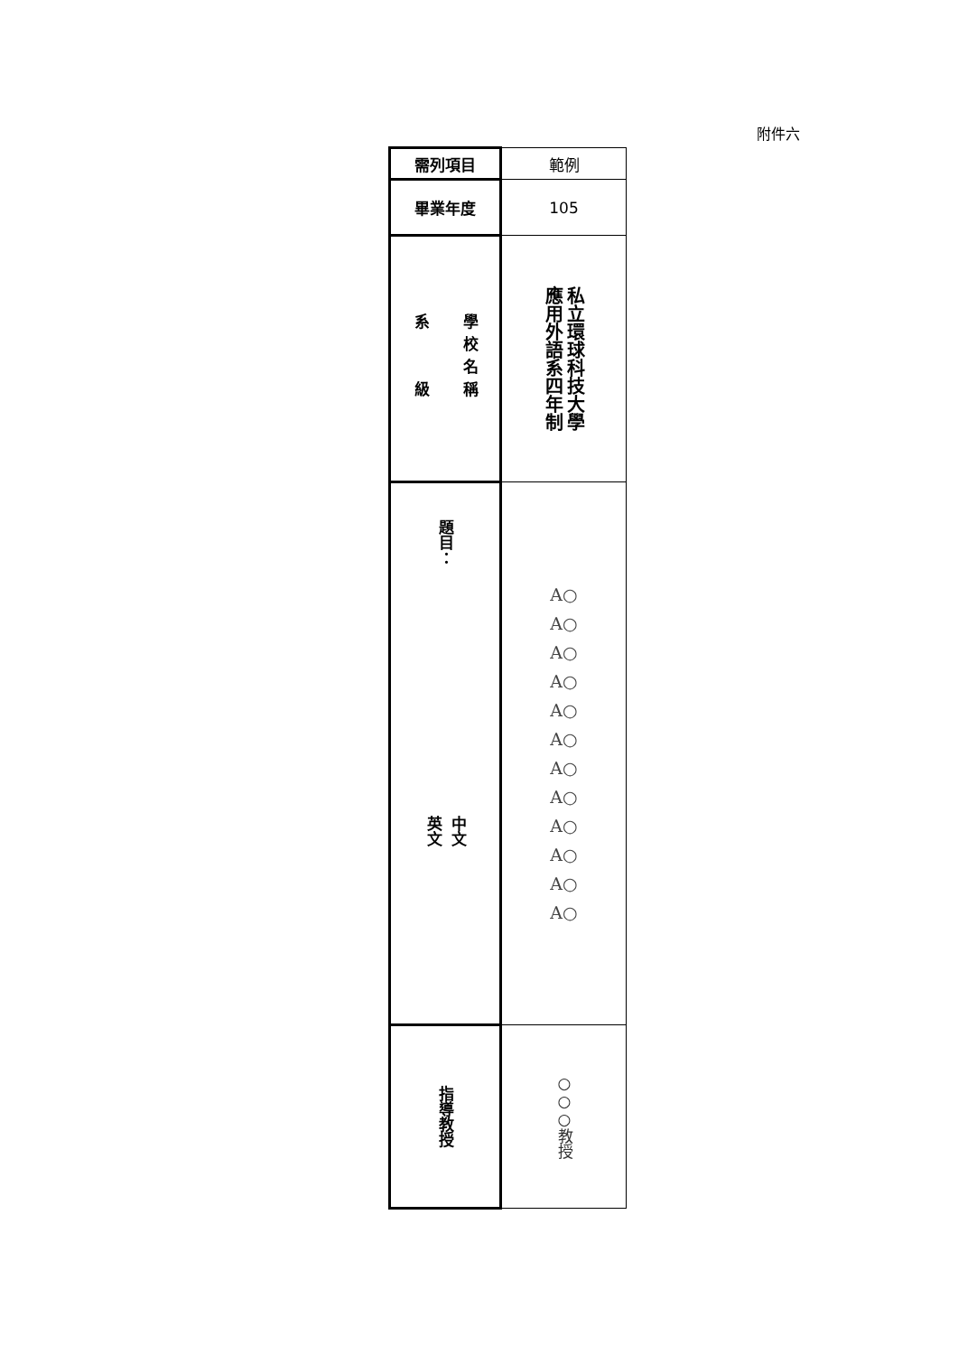附件六
| 需列項目 | 範例 |
| 畢業年度 | 105 |
| 學校名稱 系 級 | 私立環球科技大學 應用外語系四年制 |
| 題目： 中文 英文 | A○ A○ A○ A○ A○ A○ A○ A○ A○ A○ A○ A○ |
| 指導教授 | ○○○教授 |